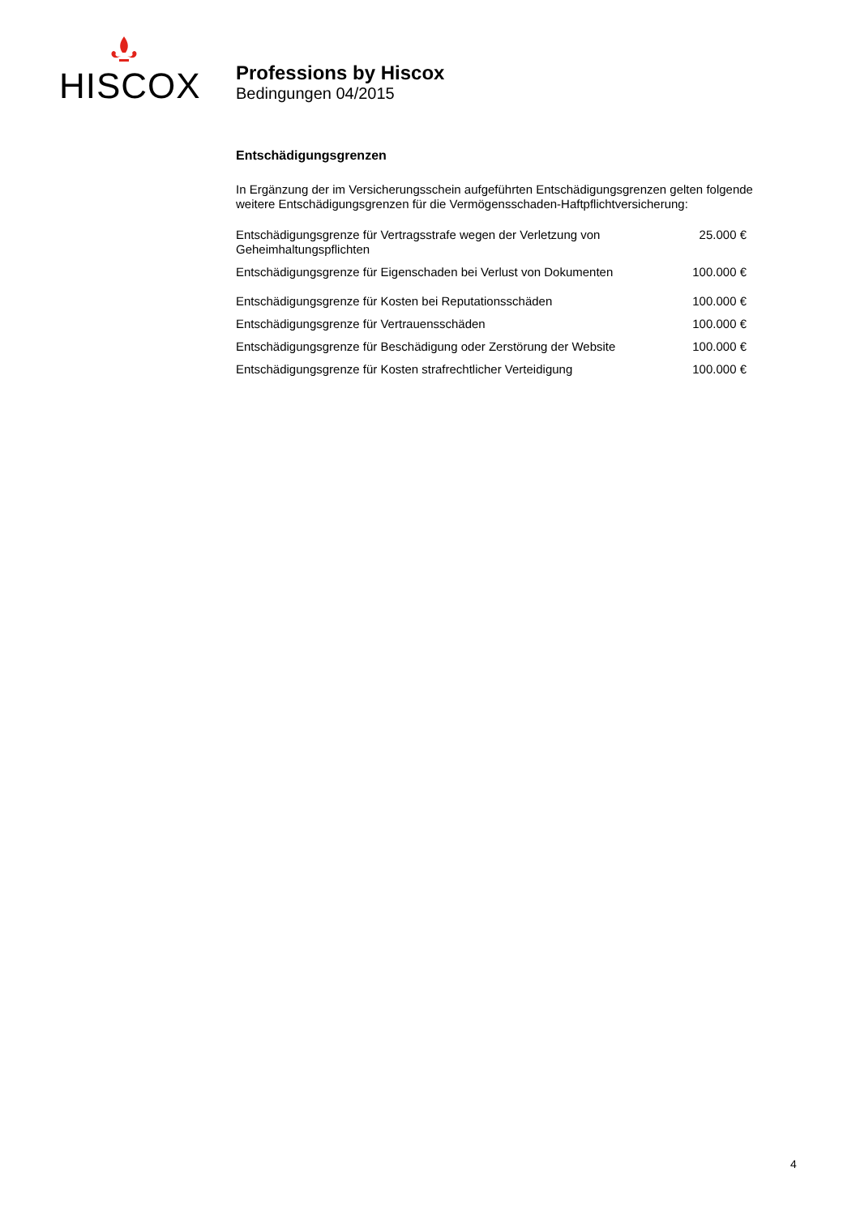HISCOX
Professions by Hiscox
Bedingungen 04/2015
Entschädigungsgrenzen
In Ergänzung der im Versicherungsschein aufgeführten Entschädigungsgrenzen gelten folgende weitere Entschädigungsgrenzen für die Vermögensschaden-Haftpflichtversicherung:
| Entschädigungsgrenze für Vertragsstrafe wegen der Verletzung von Geheimhaltungspflichten | 25.000 € |
| Entschädigungsgrenze für Eigenschaden bei Verlust von Dokumenten | 100.000 € |
| Entschädigungsgrenze für Kosten bei Reputationsschäden | 100.000 € |
| Entschädigungsgrenze für Vertrauensschäden | 100.000 € |
| Entschädigungsgrenze für Beschädigung oder Zerstörung der Website | 100.000 € |
| Entschädigungsgrenze für Kosten strafrechtlicher Verteidigung | 100.000 € |
4